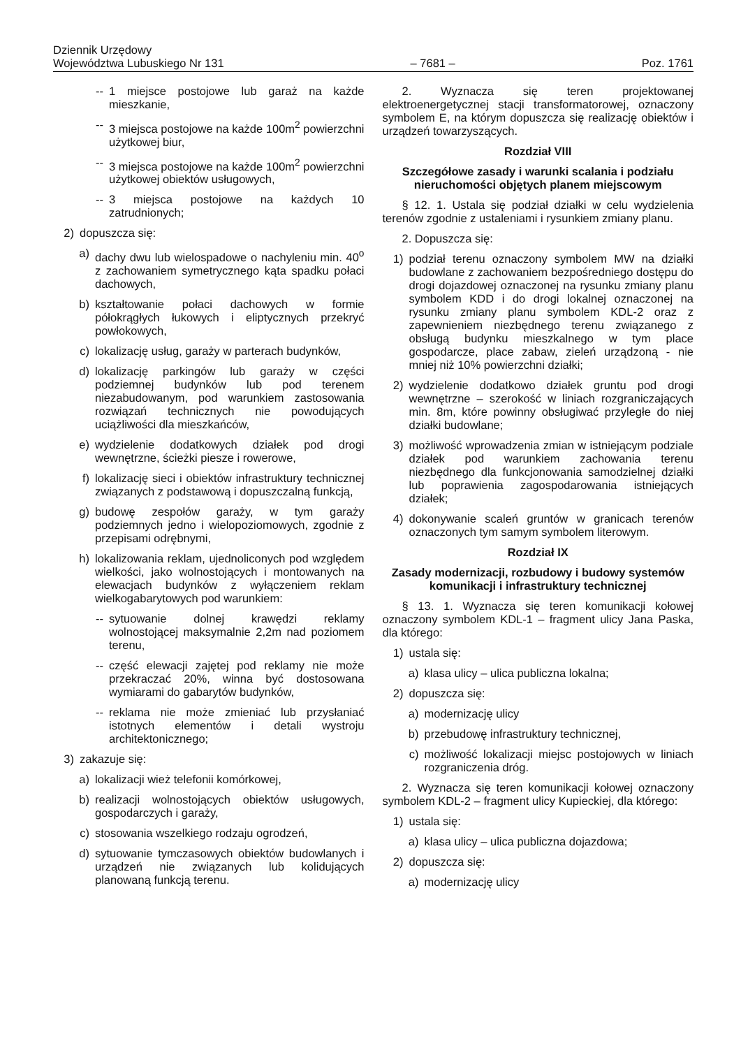Dziennik Urzędowy
Województwa Lubuskiego Nr 131
– 7681 –
Poz. 1761
-- 1 miejsce postojowe lub garaż na każde mieszkanie,
-- 3 miejsca postojowe na każde 100m<sup>2</sup> powierzchni użytkowej biur,
-- 3 miejsca postojowe na każde 100m<sup>2</sup> powierzchni użytkowej obiektów usługowych,
-- 3 miejsca postojowe na każdych 10 zatrudnionych;
2) dopuszcza się:
a) dachy dwu lub wielospadowe o nachyleniu min. 40<sup>o</sup> z zachowaniem symetrycznego kąta spadku połaci dachowych,
b) kształtowanie połaci dachowych w formie półokrągłych łukowych i eliptycznych przekryć powłokowych,
c) lokalizację usług, garaży w parterach budynków,
d) lokalizację parkingów lub garaży w części podziemnej budynków lub pod terenem niezabudowanym, pod warunkiem zastosowania rozwiązań technicznych nie powodujących uciążliwości dla mieszkańców,
e) wydzielenie dodatkowych działek pod drogi wewnętrzne, ścieżki piesze i rowerowe,
f) lokalizację sieci i obiektów infrastruktury technicznej związanych z podstawową i dopuszczalną funkcją,
g) budowę zespołów garaży, w tym garaży podziemnych jedno i wielopoziomowych, zgodnie z przepisami odrębnymi,
h) lokalizowania reklam, ujednoliconych pod względem wielkości, jako wolnostojących i montowanych na elewacjach budynków z wyłączeniem reklam wielkogabarytowych pod warunkiem:
-- sytuowanie dolnej krawędzi reklamy wolnostojącej maksymalnie 2,2m nad poziomem terenu,
-- część elewacji zajętej pod reklamy nie może przekraczać 20%, winna być dostosowana wymiarami do gabarytów budynków,
-- reklama nie może zmieniać lub przysłaniać istotnych elementów i detali wystroju architektonicznego;
3) zakazuje się:
a) lokalizacji wież telefonii komórkowej,
b) realizacji wolnostojących obiektów usługowych, gospodarczych i garaży,
c) stosowania wszelkiego rodzaju ogrodzeń,
d) sytuowanie tymczasowych obiektów budowlanych i urządzeń nie związanych lub kolidujących planowaną funkcją terenu.
2. Wyznacza się teren projektowanej elektroenergetycznej stacji transformatorowej, oznaczony symbolem E, na którym dopuszcza się realizację obiektów i urządzeń towarzyszących.
Rozdział VIII
Szczegółowe zasady i warunki scalania i podziału nieruchomości objętych planem miejscowym
§ 12. 1. Ustala się podział działki w celu wydzielenia terenów zgodnie z ustaleniami i rysunkiem zmiany planu.
2. Dopuszcza się:
1) podział terenu oznaczony symbolem MW na działki budowlane z zachowaniem bezpośredniego dostępu do drogi dojazdowej oznaczonej na rysunku zmiany planu symbolem KDD i do drogi lokalnej oznaczonej na rysunku zmiany planu symbolem KDL-2 oraz z zapewnieniem niezbędnego terenu związanego z obsługą budynku mieszkalnego w tym place gospodarcze, place zabaw, zieleń urządzoną - nie mniej niż 10% powierzchni działki;
2) wydzielenie dodatkowo działek gruntu pod drogi wewnętrzne – szerokość w liniach rozgraniczających min. 8m, które powinny obsługiwać przyległe do niej działki budowlane;
3) możliwość wprowadzenia zmian w istniejącym podziale działek pod warunkiem zachowania terenu niezbędnego dla funkcjonowania samodzielnej działki lub poprawienia zagospodarowania istniejących działek;
4) dokonywanie scaleń gruntów w granicach terenów oznaczonych tym samym symbolem literowym.
Rozdział IX
Zasady modernizacji, rozbudowy i budowy systemów komunikacji i infrastruktury technicznej
§ 13. 1. Wyznacza się teren komunikacji kołowej oznaczony symbolem KDL-1 – fragment ulicy Jana Paska, dla którego:
1) ustala się:
a) klasa ulicy – ulica publiczna lokalna;
2) dopuszcza się:
a) modernizację ulicy
b) przebudowę infrastruktury technicznej,
c) możliwość lokalizacji miejsc postojowych w liniach rozgraniczenia dróg.
2. Wyznacza się teren komunikacji kołowej oznaczony symbolem KDL-2 – fragment ulicy Kupieckiej, dla którego:
1) ustala się:
a) klasa ulicy – ulica publiczna dojazdowa;
2) dopuszcza się:
a) modernizację ulicy